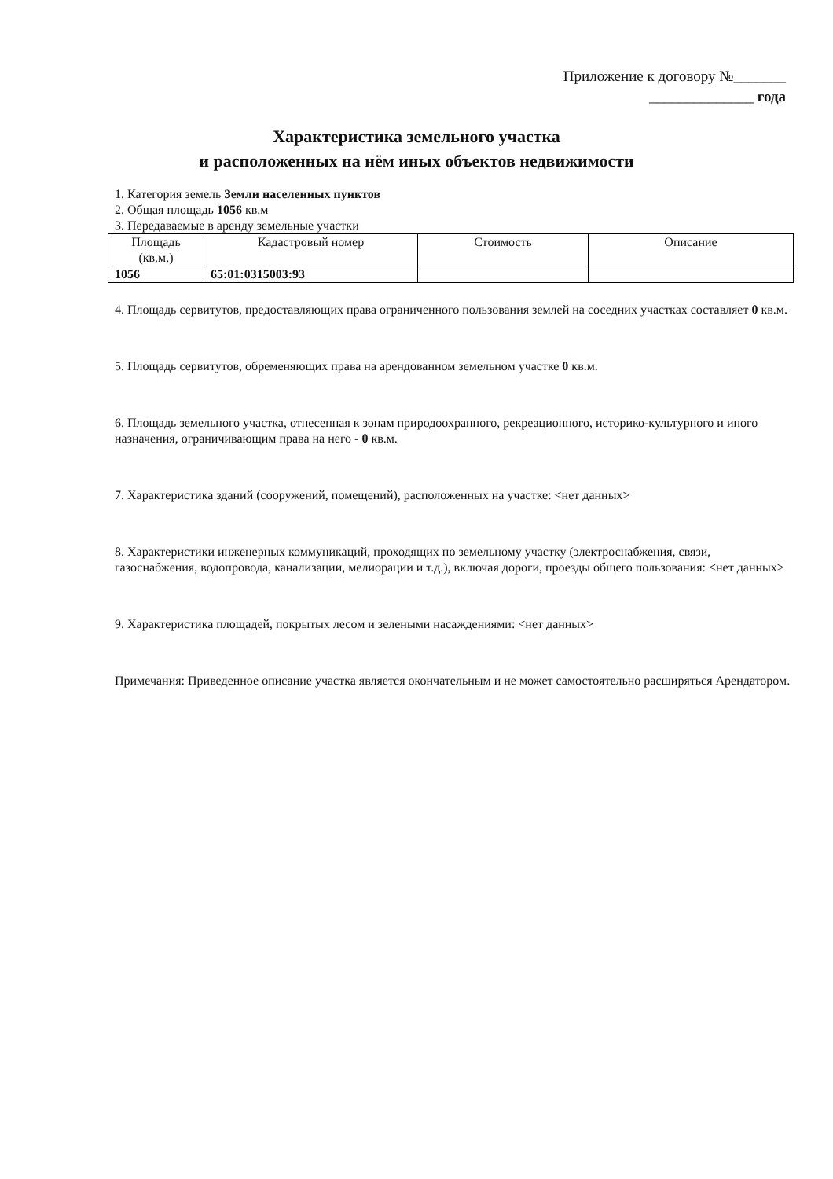Приложение к договору №_______
______________ года
Характеристика земельного участка
и расположенных на нём иных объектов недвижимости
1. Категория земель Земли населенных пунктов
2. Общая площадь 1056 кв.м
3. Передаваемые в аренду земельные участки
| Площадь (кв.м.) | Кадастровый номер | Стоимость | Описание |
| --- | --- | --- | --- |
| 1056 | 65:01:0315003:93 | | |
4. Площадь сервитутов, предоставляющих права ограниченного пользования землей на соседних участках составляет 0 кв.м.
5. Площадь сервитутов, обременяющих права на арендованном земельном участке 0 кв.м.
6. Площадь земельного участка, отнесенная к зонам природоохранного, рекреационного, историко-культурного и иного назначения, ограничивающим права на него - 0 кв.м.
7. Характеристика зданий (сооружений, помещений), расположенных на участке: <нет данных>
8. Характеристики инженерных коммуникаций, проходящих по земельному участку (электроснабжения, связи, газоснабжения, водопровода, канализации, мелиорации и т.д.), включая дороги, проезды общего пользования: <нет данных>
9. Характеристика площадей, покрытых лесом и зелеными насаждениями: <нет данных>
Примечания: Приведенное описание участка является окончательным и не может самостоятельно расширяться Арендатором.